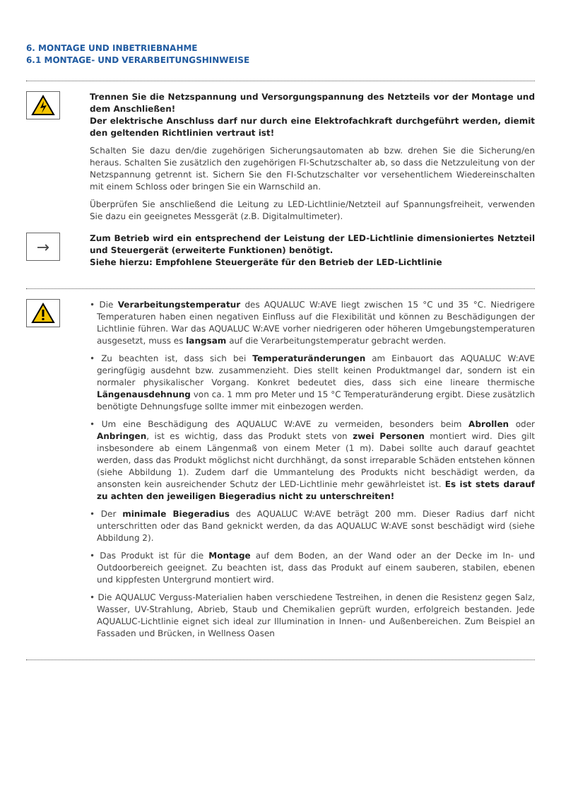6. MONTAGE UND INBETRIEBNAHME
6.1 MONTAGE- UND VERARBEITUNGSHINWEISE
Trennen Sie die Netzspannung und Versorgungspannung des Netzteils vor der Montage und dem Anschließen!
Der elektrische Anschluss darf nur durch eine Elektrofachkraft durchgeführt werden, diemit den geltenden Richtlinien vertraut ist!
Schalten Sie dazu den/die zugehörigen Sicherungsautomaten ab bzw. drehen Sie die Sicherung/en heraus. Schalten Sie zusätzlich den zugehörigen FI-Schutzschalter ab, so dass die Netzzuleitung von der Netzspannung getrennt ist. Sichern Sie den FI-Schutzschalter vor versehentlichem Wiedereinschalten mit einem Schloss oder bringen Sie ein Warnschild an.
Überprüfen Sie anschließend die Leitung zu LED-Lichtlinie/Netzteil auf Spannungsfreiheit, verwenden Sie dazu ein geeignetes Messgerät (z.B. Digitalmultimeter).
→
Zum Betrieb wird ein entsprechend der Leistung der LED-Lichtlinie dimensioniertes Netzteil und Steuergerät (erweiterte Funktionen) benötigt.
Siehe hierzu: Empfohlene Steuergeräte für den Betrieb der LED-Lichtlinie
• Die Verarbeitungstemperatur des AQUALUC W:AVE liegt zwischen 15 °C und 35 °C. Niedrigere Temperaturen haben einen negativen Einfluss auf die Flexibilität und können zu Beschädigungen der Lichtlinie führen. War das AQUALUC W:AVE vorher niedrigeren oder höheren Umgebungstemperaturen ausgesetzt, muss es langsam auf die Verarbeitungstemperatur gebracht werden.
• Zu beachten ist, dass sich bei Temperaturänderungen am Einbauort das AQUALUC W:AVE geringfügig ausdehnt bzw. zusammenzieht. Dies stellt keinen Produktmangel dar, sondern ist ein normaler physikalischer Vorgang. Konkret bedeutet dies, dass sich eine lineare thermische Längenausdehnung von ca. 1 mm pro Meter und 15 °C Temperaturänderung ergibt. Diese zusätzlich benötigte Dehnungsfuge sollte immer mit einbezogen werden.
• Um eine Beschädigung des AQUALUC W:AVE zu vermeiden, besonders beim Abrollen oder Anbringen, ist es wichtig, dass das Produkt stets von zwei Personen montiert wird. Dies gilt insbesondere ab einem Längenmaß von einem Meter (1 m). Dabei sollte auch darauf geachtet werden, dass das Produkt möglichst nicht durchhängt, da sonst irreparable Schäden entstehen können (siehe Abbildung 1). Zudem darf die Ummantelung des Produkts nicht beschädigt werden, da ansonsten kein ausreichender Schutz der LED-Lichtlinie mehr gewährleistet ist. Es ist stets darauf zu achten den jeweiligen Biegeradius nicht zu unterschreiten!
• Der minimale Biegeradius des AQUALUC W:AVE beträgt 200 mm. Dieser Radius darf nicht unterschritten oder das Band geknickt werden, da das AQUALUC W:AVE sonst beschädigt wird (siehe Abbildung 2).
• Das Produkt ist für die Montage auf dem Boden, an der Wand oder an der Decke im In- und Outdoorbereich geeignet. Zu beachten ist, dass das Produkt auf einem sauberen, stabilen, ebenen und kippfesten Untergrund montiert wird.
• Die AQUALUC Verguss-Materialien haben verschiedene Testreihen, in denen die Resistenz gegen Salz, Wasser, UV-Strahlung, Abrieb, Staub und Chemikalien geprüft wurden, erfolgreich bestanden. Jede AQUALUC-Lichtlinie eignet sich ideal zur Illumination in Innen- und Außenbereichen. Zum Beispiel an Fassaden und Brücken, in Wellness Oasen